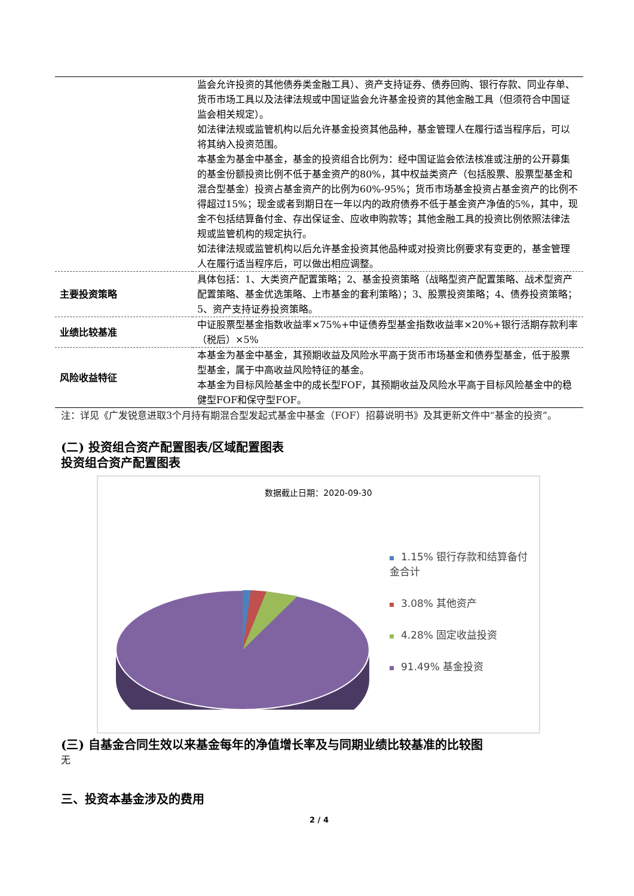| | 监会允许投资的其他债券类金融工具）、资产支持证券、债券回购、银行存款、同业存单、货币市场工具以及法律法规或中国证监会允许基金投资的其他金融工具（但须符合中国证监会相关规定）。 如法律法规或监管机构以后允许基金投资其他品种，基金管理人在履行适当程序后，可以将其纳入投资范围。 本基金为基金中基金，基金的投资组合比例为：经中国证监会依法核准或注册的公开募集的基金份额投资比例不低于基金资产的80%，其中权益类资产（包括股票、股票型基金和混合型基金）投资占基金资产的比例为60%-95%；货币市场基金投资占基金资产的比例不得超过15%；现金或者到期日在一年以内的政府债券不低于基金资产净值的5%，其中，现金不包括结算备付金、存出保证金、应收申购款等；其他金融工具的投资比例依照法律法规或监管机构的规定执行。 如法律法规或监管机构以后允许基金投资其他品种或对投资比例要求有变更的，基金管理人在履行适当程序后，可以做出相应调整。 |
| 主要投资策略 | 具体包括：1、大类资产配置策略；2、基金投资策略（战略型资产配置策略、战术型资产配置策略、基金优选策略、上市基金的套利策略）；3、股票投资策略；4、债券投资策略；5、资产支持证券投资策略。 |
| 业绩比较基准 | 中证股票型基金指数收益率×75%+中证债券型基金指数收益率×20%+银行活期存款利率（税后）×5% |
| 风险收益特征 | 本基金为基金中基金，其预期收益及风险水平高于货币市场基金和债券型基金，低于股票型基金，属于中高收益风险特征的基金。 本基金为目标风险基金中的成长型FOF，其预期收益及风险水平高于目标风险基金中的稳健型FOF和保守型FOF。 |
注：详见《广发锐意进取3个月持有期混合型发起式基金中基金（FOF）招募说明书》及其更新文件中“基金的投资”。
(二) 投资组合资产配置图表/区域配置图表
投资组合资产配置图表
数据截止日期：2020-09-30
1.15% 银行存款和结算备付金合计
3.08% 其他资产
4.28% 固定收益投资
91.49% 基金投资
(三) 自基金合同生效以来基金每年的净值增长率及与同期业绩比较基准的比较图
无
三、投资本基金涉及的费用
2 / 4